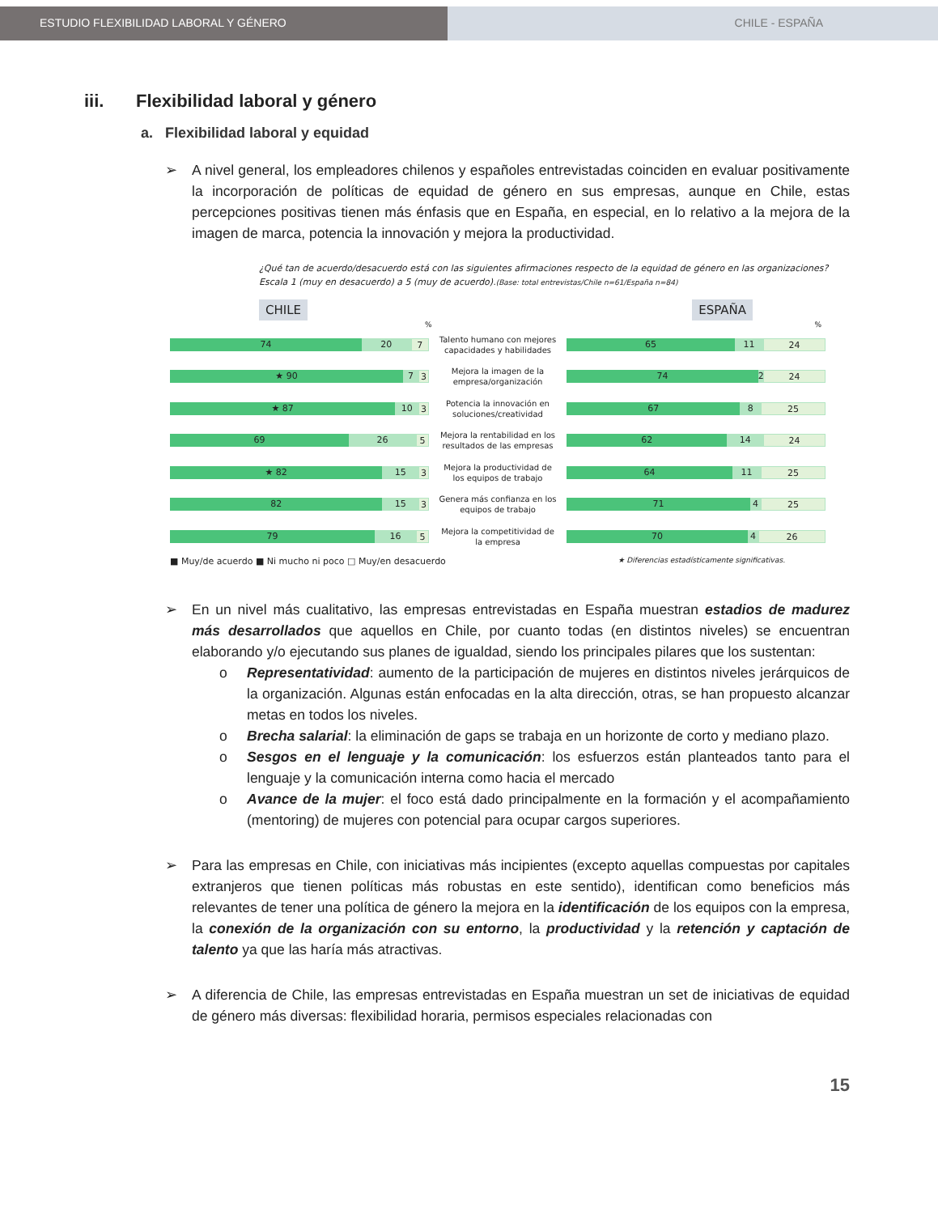ESTUDIO FLEXIBILIDAD LABORAL Y GÉNERO CHILE - ESPAÑA
iii. Flexibilidad laboral y género
a. Flexibilidad laboral y equidad
➢ A nivel general, los empleadores chilenos y españoles entrevistadas coinciden en evaluar positivamente la incorporación de políticas de equidad de género en sus empresas, aunque en Chile, estas percepciones positivas tienen más énfasis que en España, en especial, en lo relativo a la mejora de la imagen de marca, potencia la innovación y mejora la productividad.
¿Qué tan de acuerdo/desacuerdo está con las siguientes afirmaciones respecto de la equidad de género en las organizaciones? Escala 1 (muy en desacuerdo) a 5 (muy de acuerdo).(Base: total entrevistas/Chile n=61/España n=84)
CHILE ESPAÑA
%%
74 20 7
Talento humano con mejores capacidades y habilidades
65 11 24
★ 90 7 3
Mejora la imagen de la empresa/organización
74 2 24
★ 87 10 3
Potencia la innovación en soluciones/creatividad
67 8 25
69 26 5
Mejora la rentabilidad en los resultados de las empresas
62 14 24
★ 82 15 3
Mejora la productividad de los equipos de trabajo
64 11 25
82 15 3
Genera más confianza en los equipos de trabajo
71 4 25
79 16 5
Mejora la competitividad de la empresa
70 4 26
■ Muy/de acuerdo ■ Ni mucho ni poco □ Muy/en desacuerdo ★ Diferencias estadísticamente significativas.
➢ En un nivel más cualitativo, las empresas entrevistadas en España muestran estadios de madurez más desarrollados que aquellos en Chile, por cuanto todas (en distintos niveles) se encuentran elaborando y/o ejecutando sus planes de igualdad, siendo los principales pilares que los sustentan:
o Representatividad: aumento de la participación de mujeres en distintos niveles jerárquicos de la organización. Algunas están enfocadas en la alta dirección, otras, se han propuesto alcanzar metas en todos los niveles.
o Brecha salarial: la eliminación de gaps se trabaja en un horizonte de corto y mediano plazo.
o Sesgos en el lenguaje y la comunicación: los esfuerzos están planteados tanto para el lenguaje y la comunicación interna como hacia el mercado
o Avance de la mujer: el foco está dado principalmente en la formación y el acompañamiento (mentoring) de mujeres con potencial para ocupar cargos superiores.
➢ Para las empresas en Chile, con iniciativas más incipientes (excepto aquellas compuestas por capitales extranjeros que tienen políticas más robustas en este sentido), identifican como beneficios más relevantes de tener una política de género la mejora en la identificación de los equipos con la empresa, la conexión de la organización con su entorno, la productividad y la retención y captación de talento ya que las haría más atractivas.
➢ A diferencia de Chile, las empresas entrevistadas en España muestran un set de iniciativas de equidad de género más diversas: flexibilidad horaria, permisos especiales relacionadas con
15